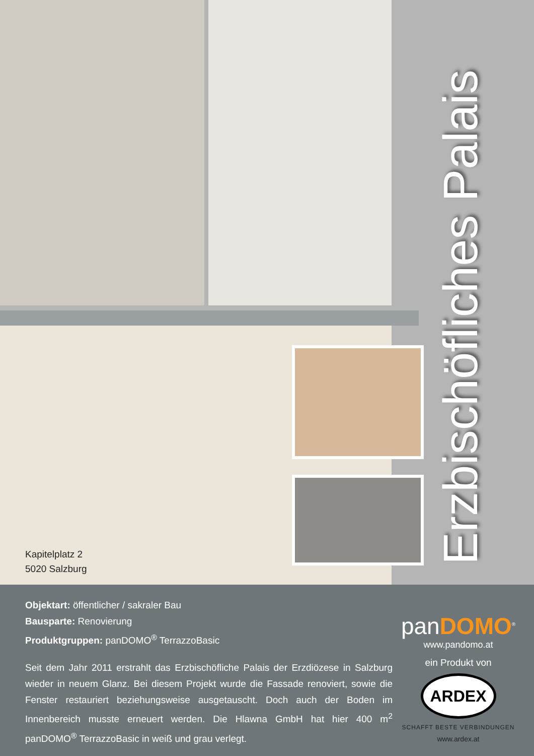Kapitelplatz 2
5020 Salzburg
Erzbischöfliches Palais
Objektart: öffentlicher / sakraler Bau
Bausparte: Renovierung
Produktgruppen: panDOMO<sup>®</sup> TerrazzoBasic
Seit dem Jahr 2011 erstrahlt das Erzbischöfliche Palais der Erzdiözese in Salzburg wieder in neuem Glanz. Bei diesem Projekt wurde die Fassade renoviert, sowie die Fenster restauriert beziehungsweise ausgetauscht. Doch auch der Boden im Innenbereich musste erneuert werden. Die Hlawna GmbH hat hier 400 m<sup>2</sup> panDOMO<sup>®</sup> TerrazzoBasic in weiß und grau verlegt.
panDOMO<sup>®</sup>
www.pandomo.at
ein Produkt von
ARDEX
SCHAFFT BESTE VERBINDUNGEN
www.ardex.at